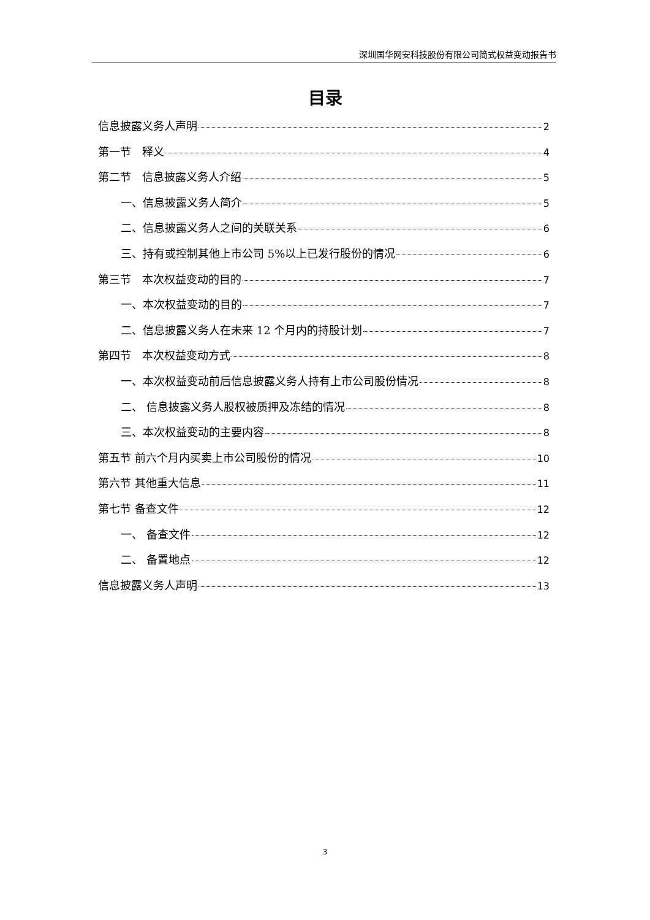深圳国华网安科技股份有限公司简式权益变动报告书
目录
信息披露义务人声明 2
第一节　释义 4
第二节　信息披露义务人介绍 5
一、信息披露义务人简介 5
二、信息披露义务人之间的关联关系 6
三、持有或控制其他上市公司 5%以上已发行股份的情况 6
第三节　本次权益变动的目的 7
一、本次权益变动的目的 7
二、信息披露义务人在未来 12 个月内的持股计划 7
第四节　本次权益变动方式 8
一、本次权益变动前后信息披露义务人持有上市公司股份情况 8
二、 信息披露义务人股权被质押及冻结的情况 8
三、本次权益变动的主要内容 8
第五节 前六个月内买卖上市公司股份的情况 10
第六节 其他重大信息 11
第七节 备查文件 12
一、 备查文件 12
二、 备置地点 12
信息披露义务人声明 13
3